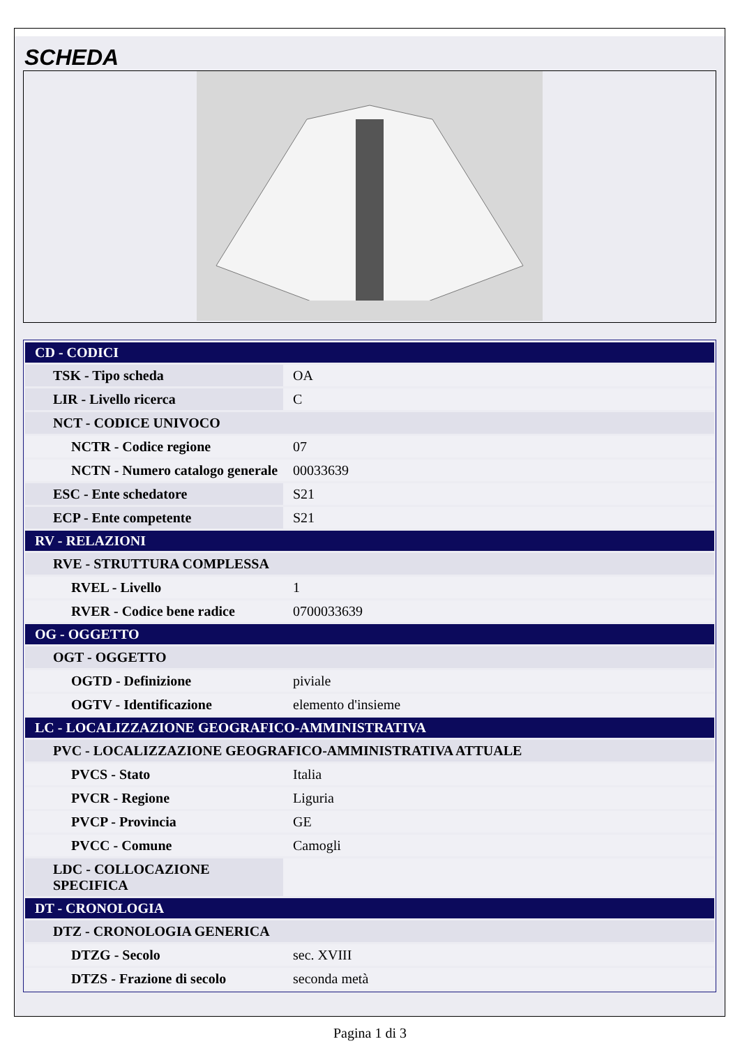SCHEDA
| CD - CODICI | |
| TSK - Tipo scheda | OA |
| LIR - Livello ricerca | C |
| NCT - CODICE UNIVOCO | |
| NCTR - Codice regione | 07 |
| NCTN - Numero catalogo generale | 00033639 |
| ESC - Ente schedatore | S21 |
| ECP - Ente competente | S21 |
| RV - RELAZIONI | |
| RVE - STRUTTURA COMPLESSA | |
| RVEL - Livello | 1 |
| RVER - Codice bene radice | 0700033639 |
| OG - OGGETTO | |
| OGT - OGGETTO | |
| OGTD - Definizione | piviale |
| OGTV - Identificazione | elemento d'insieme |
| LC - LOCALIZZAZIONE GEOGRAFICO-AMMINISTRATIVA | |
| PVC - LOCALIZZAZIONE GEOGRAFICO-AMMINISTRATIVA ATTUALE | |
| PVCS - Stato | Italia |
| PVCR - Regione | Liguria |
| PVCP - Provincia | GE |
| PVCC - Comune | Camogli |
| LDC - COLLOCAZIONE SPECIFICA | |
| DT - CRONOLOGIA | |
| DTZ - CRONOLOGIA GENERICA | |
| DTZG - Secolo | sec. XVIII |
| DTZS - Frazione di secolo | seconda metà |
Pagina 1 di 3